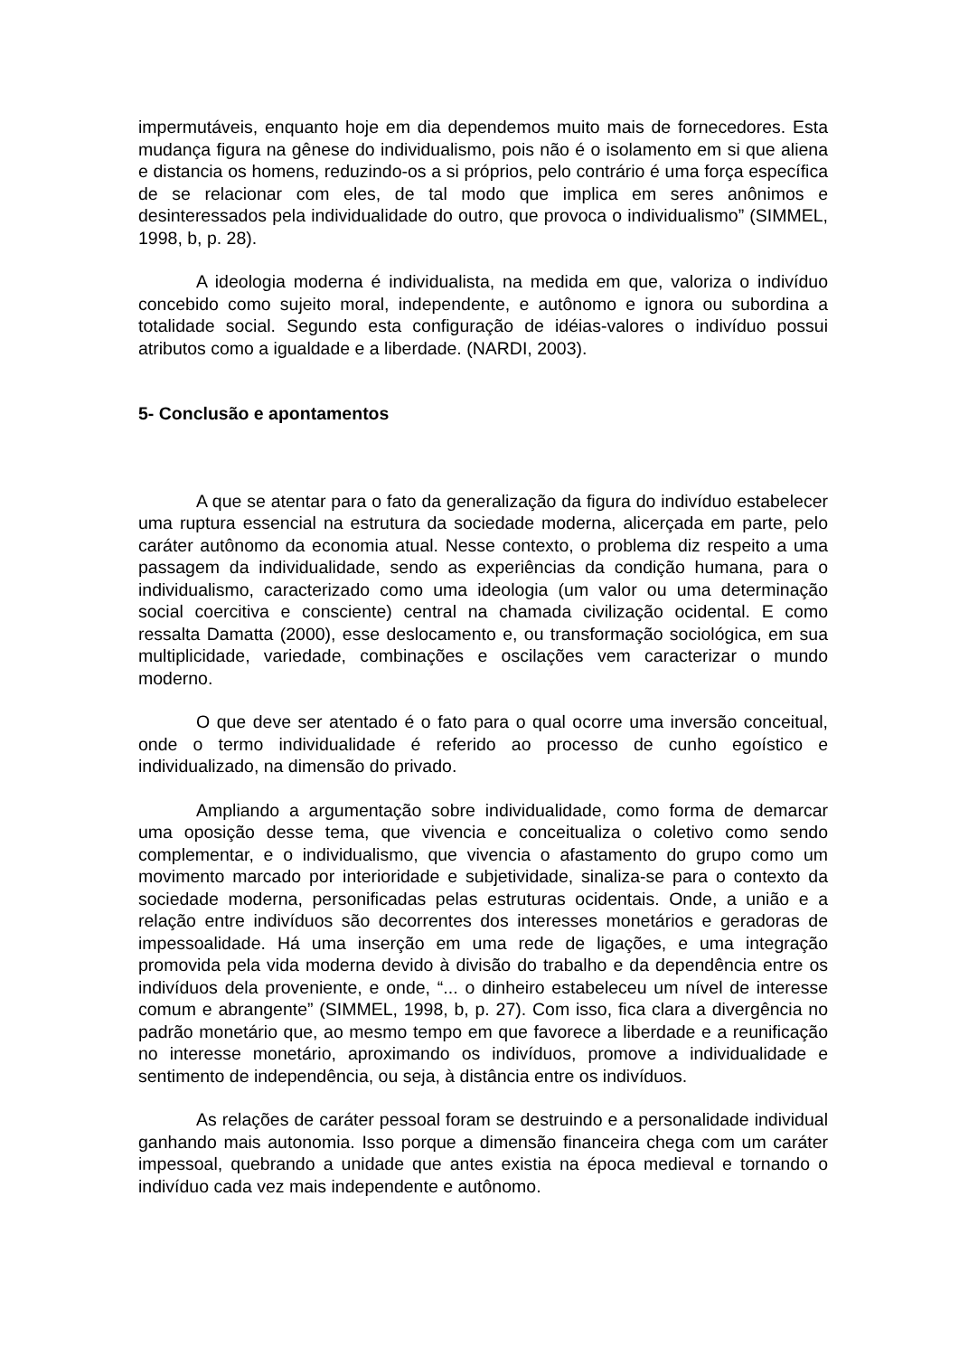impermutáveis, enquanto hoje em dia dependemos muito mais de fornecedores. Esta mudança figura na gênese do individualismo, pois não é o isolamento em si que aliena e distancia os homens, reduzindo-os a si próprios, pelo contrário é uma força específica de se relacionar com eles, de tal modo que implica em seres anônimos e desinteressados pela individualidade do outro, que provoca o individualismo” (SIMMEL, 1998, b, p. 28).
A ideologia moderna é individualista, na medida em que, valoriza o indivíduo concebido como sujeito moral, independente, e autônomo e ignora ou subordina a totalidade social. Segundo esta configuração de idéias-valores o indivíduo possui atributos como a igualdade e a liberdade. (NARDI, 2003).
5- Conclusão e apontamentos
A que se atentar para o fato da generalização da figura do indivíduo estabelecer uma ruptura essencial na estrutura da sociedade moderna, alicerçada em parte, pelo caráter autônomo da economia atual. Nesse contexto, o problema diz respeito a uma passagem da individualidade, sendo as experiências da condição humana, para o individualismo, caracterizado como uma ideologia (um valor ou uma determinação social coercitiva e consciente) central na chamada civilização ocidental. E como ressalta Damatta (2000), esse deslocamento e, ou transformação sociológica, em sua multiplicidade, variedade, combinações e oscilações vem caracterizar o mundo moderno.
O que deve ser atentado é o fato para o qual ocorre uma inversão conceitual, onde o termo individualidade é referido ao processo de cunho egoístico e individualizado, na dimensão do privado.
Ampliando a argumentação sobre individualidade, como forma de demarcar uma oposição desse tema, que vivencia e conceitualiza o coletivo como sendo complementar, e o individualismo, que vivencia o afastamento do grupo como um movimento marcado por interioridade e subjetividade, sinaliza-se para o contexto da sociedade moderna, personificadas pelas estruturas ocidentais. Onde, a união e a relação entre indivíduos são decorrentes dos interesses monetários e geradoras de impessoalidade. Há uma inserção em uma rede de ligações, e uma integração promovida pela vida moderna devido à divisão do trabalho e da dependência entre os indivíduos dela proveniente, e onde, “... o dinheiro estabeleceu um nível de interesse comum e abrangente” (SIMMEL, 1998, b, p. 27). Com isso, fica clara a divergência no padrão monetário que, ao mesmo tempo em que favorece a liberdade e a reunificação no interesse monetário, aproximando os indivíduos, promove a individualidade e sentimento de independência, ou seja, à distância entre os indivíduos.
As relações de caráter pessoal foram se destruindo e a personalidade individual ganhando mais autonomia. Isso porque a dimensão financeira chega com um caráter impessoal, quebrando a unidade que antes existia na época medieval e tornando o indivíduo cada vez mais independente e autônomo.